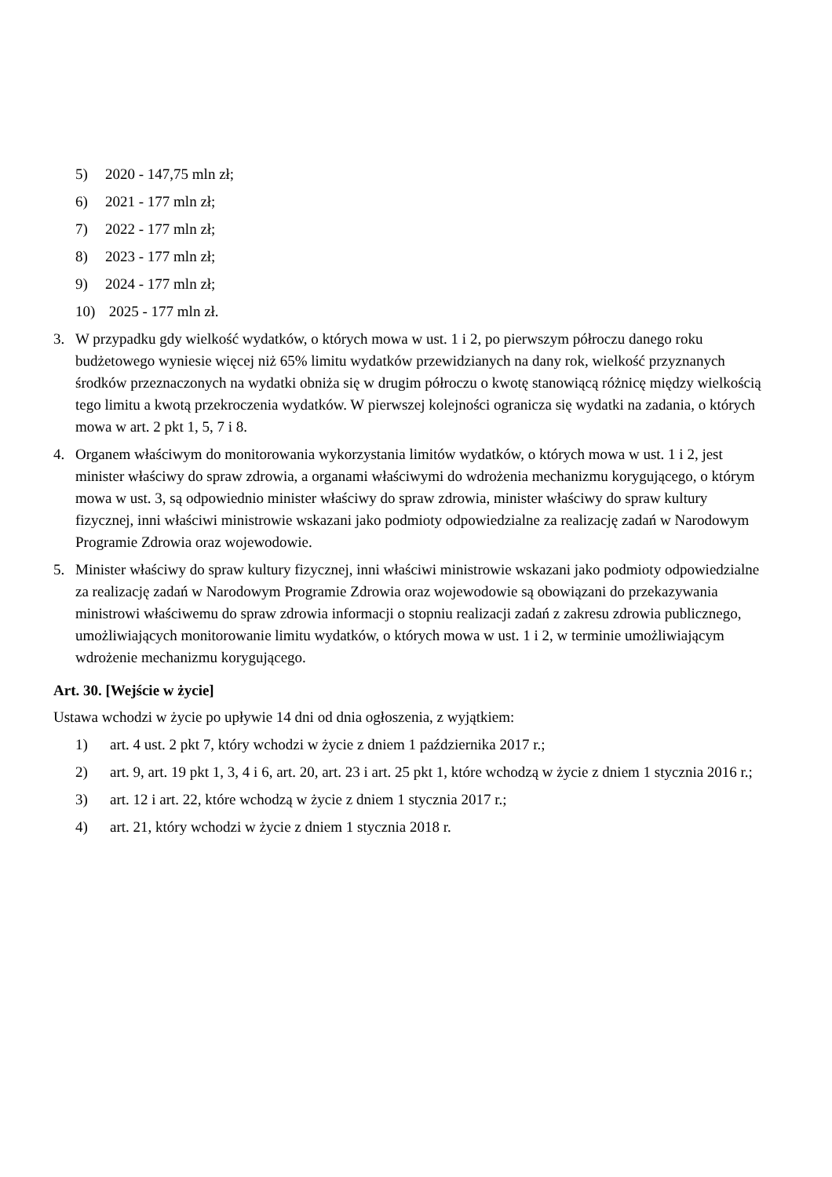5) 2020 - 147,75 mln zł;
6) 2021 - 177 mln zł;
7) 2022 - 177 mln zł;
8) 2023 - 177 mln zł;
9) 2024 - 177 mln zł;
10) 2025 - 177 mln zł.
3. W przypadku gdy wielkość wydatków, o których mowa w ust. 1 i 2, po pierwszym półroczu danego roku budżetowego wyniesie więcej niż 65% limitu wydatków przewidzianych na dany rok, wielkość przyznanych środków przeznaczonych na wydatki obniża się w drugim półroczu o kwotę stanowiącą różnicę między wielkością tego limitu a kwotą przekroczenia wydatków. W pierwszej kolejności ogranicza się wydatki na zadania, o których mowa w art. 2 pkt 1, 5, 7 i 8.
4. Organem właściwym do monitorowania wykorzystania limitów wydatków, o których mowa w ust. 1 i 2, jest minister właściwy do spraw zdrowia, a organami właściwymi do wdrożenia mechanizmu korygującego, o którym mowa w ust. 3, są odpowiednio minister właściwy do spraw zdrowia, minister właściwy do spraw kultury fizycznej, inni właściwi ministrowie wskazani jako podmioty odpowiedzialne za realizację zadań w Narodowym Programie Zdrowia oraz wojewodowie.
5. Minister właściwy do spraw kultury fizycznej, inni właściwi ministrowie wskazani jako podmioty odpowiedzialne za realizację zadań w Narodowym Programie Zdrowia oraz wojewodowie są obowiązani do przekazywania ministrowi właściwemu do spraw zdrowia informacji o stopniu realizacji zadań z zakresu zdrowia publicznego, umożliwiających monitorowanie limitu wydatków, o których mowa w ust. 1 i 2, w terminie umożliwiającym wdrożenie mechanizmu korygującego.
Art. 30. [Wejście w życie]
Ustawa wchodzi w życie po upływie 14 dni od dnia ogłoszenia, z wyjątkiem:
1) art. 4 ust. 2 pkt 7, który wchodzi w życie z dniem 1 października 2017 r.;
2) art. 9, art. 19 pkt 1, 3, 4 i 6, art. 20, art. 23 i art. 25 pkt 1, które wchodzą w życie z dniem 1 stycznia 2016 r.;
3) art. 12 i art. 22, które wchodzą w życie z dniem 1 stycznia 2017 r.;
4) art. 21, który wchodzi w życie z dniem 1 stycznia 2018 r.